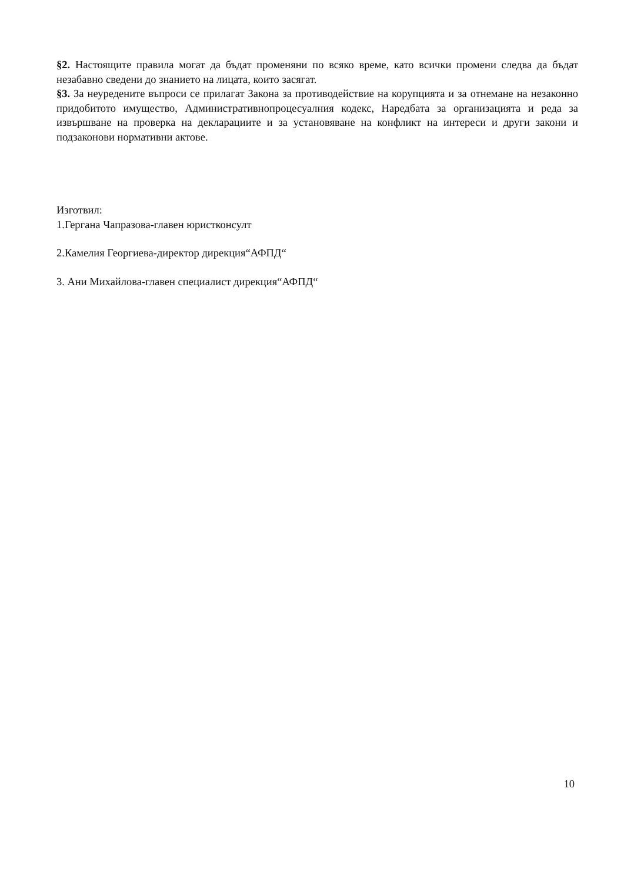§2. Настоящите правила могат да бъдат променяни по всяко време, като всички промени следва да бъдат незабавно сведени до знанието на лицата, които засягат.
§3. За неуредените въпроси се прилагат Закона за противодействие на корупцията и за отнемане на незаконно придобитото имущество, Административнопроцесуалния кодекс, Наредбата за организацията и реда за извършване на проверка на декларациите и за установяване на конфликт на интереси и други закони и подзаконови нормативни актове.
Изготвил:
1.Гергана Чапразова-главен юристконсулт
2.Камелия Георгиева-директор дирекция“АФПД“
3. Ани Михайлова-главен специалист дирекция“АФПД“
10